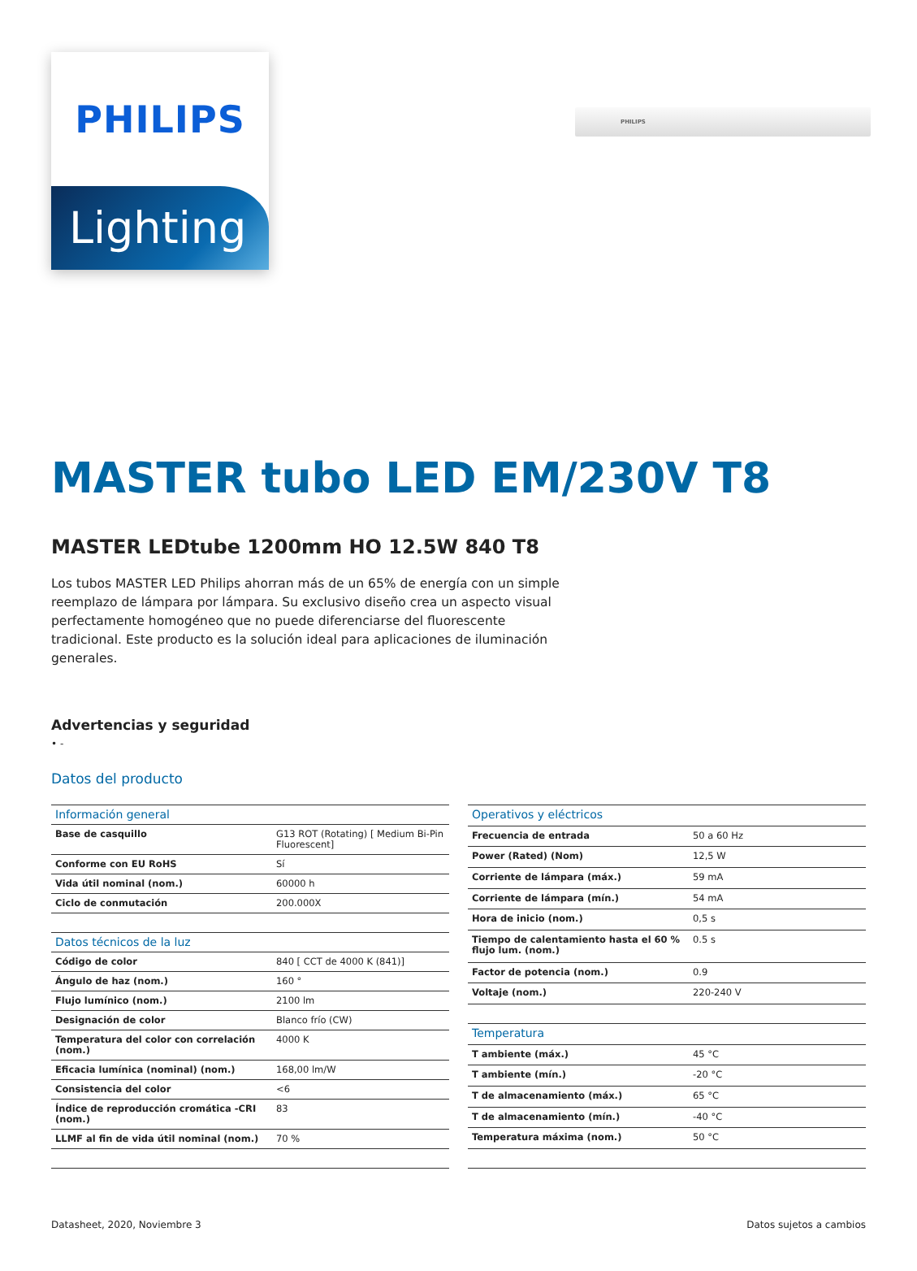PHILIPS
PHILIPS
Lighting
MASTER tubo LED EM/230V T8
MASTER LEDtube 1200mm HO 12.5W 840 T8
Los tubos MASTER LED Philips ahorran más de un 65% de energía con un simple reemplazo de lámpara por lámpara. Su exclusivo diseño crea un aspecto visual perfectamente homogéneo que no puede diferenciarse del fluorescente tradicional. Este producto es la solución ideal para aplicaciones de iluminación generales.
Advertencias y seguridad
• -
Datos del producto
| Información general | |
| --- | --- |
| Base de casquillo | G13 ROT (Rotating) [ Medium Bi-Pin Fluorescent] |
| Conforme con EU RoHS | Sí |
| Vida útil nominal (nom.) | 60000 h |
| Ciclo de conmutación | 200.000X |
| Datos técnicos de la luz | |
| Código de color | 840 [ CCT de 4000 K (841)] |
| Ángulo de haz (nom.) | 160 ° |
| Flujo lumínico (nom.) | 2100 lm |
| Designación de color | Blanco frío (CW) |
| Temperatura del color con correlación (nom.) | 4000 K |
| Eficacia lumínica (nominal) (nom.) | 168,00 lm/W |
| Consistencia del color | <6 |
| Índice de reproducción cromática -CRI (nom.) | 83 |
| LLMF al fin de vida útil nominal (nom.) | 70 % |
| Operativos y eléctricos | |
| --- | --- |
| Frecuencia de entrada | 50 a 60 Hz |
| Power (Rated) (Nom) | 12,5 W |
| Corriente de lámpara (máx.) | 59 mA |
| Corriente de lámpara (mín.) | 54 mA |
| Hora de inicio (nom.) | 0,5 s |
| Tiempo de calentamiento hasta el 60 % flujo lum. (nom.) | 0.5 s |
| Factor de potencia (nom.) | 0.9 |
| Voltaje (nom.) | 220-240 V |
| Temperatura | |
| T ambiente (máx.) | 45 °C |
| T ambiente (mín.) | -20 °C |
| T de almacenamiento (máx.) | 65 °C |
| T de almacenamiento (mín.) | -40 °C |
| Temperatura máxima (nom.) | 50 °C |
Datasheet, 2020, Noviembre 3 Datos sujetos a cambios